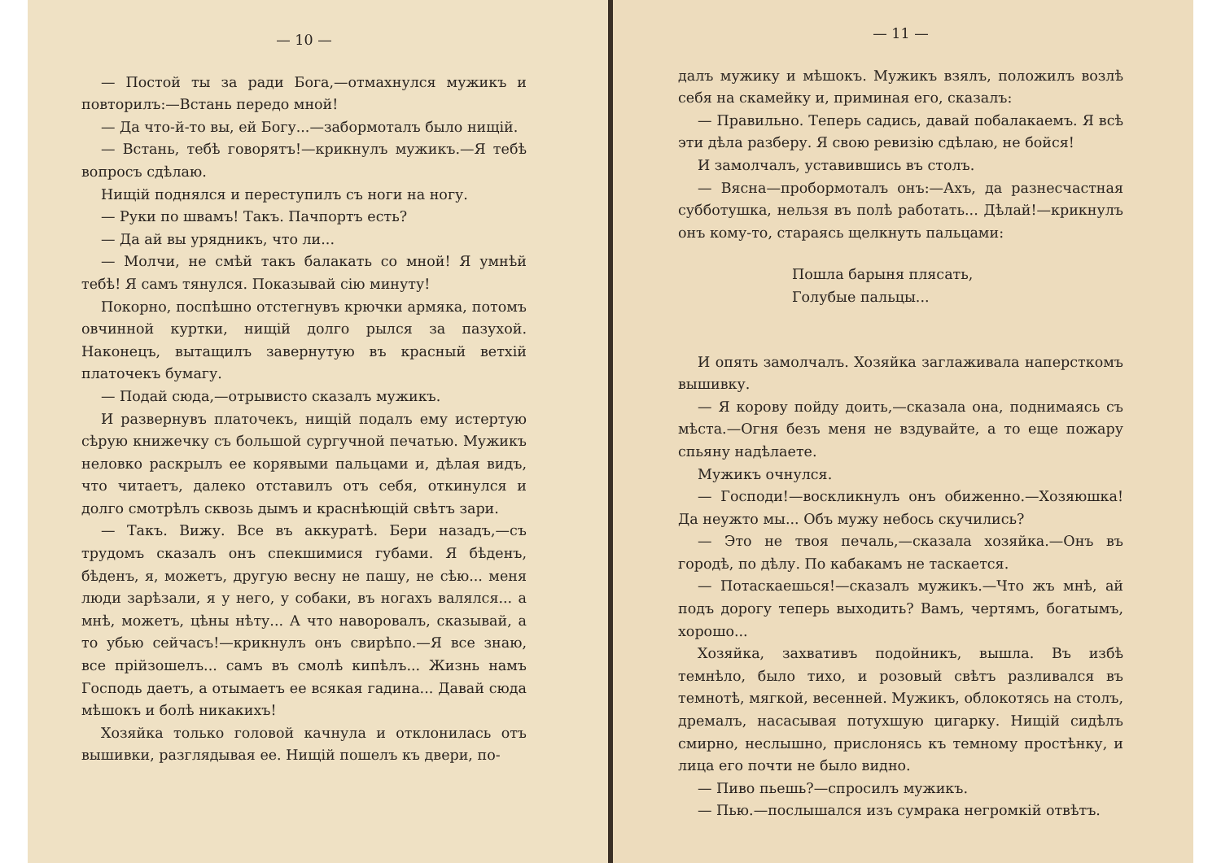— 10 —
— Постой ты за ради Бога,—отмахнулся мужикъ и повторилъ:—Встань передо мной!
— Да что-й-то вы, ей Богу...—забормоталъ было нищій.
— Встань, тебѣ говорятъ!—крикнулъ мужикъ.—Я тебѣ вопросъ сдѣлаю.
Нищій поднялся и переступилъ съ ноги на ногу.
— Руки по швамъ! Такъ. Пачпортъ есть?
— Да ай вы урядникъ, что ли...
— Молчи, не смѣй такъ балакать со мной! Я умнѣй тебѣ! Я самъ тянулся. Показывай сію минуту!
Покорно, поспѣшно отстегнувъ крючки армяка, потомъ овчинной куртки, нищій долго рылся за пазухой. Наконецъ, вытащилъ завернутую въ красный ветхій платочекъ бумагу.
— Подай сюда,—отрывисто сказалъ мужикъ.
И развернувъ платочекъ, нищій подалъ ему истертую сѣрую книжечку съ большой сургучной печатью. Мужикъ неловко раскрылъ ее корявыми пальцами и, дѣлая видъ, что читаетъ, далеко отставилъ отъ себя, откинулся и долго смотрѣлъ сквозь дымъ и краснѣющій свѣтъ зари.
— Такъ. Вижу. Все въ аккуратѣ. Бери назадъ,—съ трудомъ сказалъ онъ спекшимися губами. Я бѣденъ, бѣденъ, я, можетъ, другую весну не пашу, не сѣю... меня люди зарѣзали, я у него, у собаки, въ ногахъ валялся... а мнѣ, можетъ, цѣны нѣту... А что наворовалъ, сказывай, а то убью сейчасъ!—крикнулъ онъ свирѣпо.—Я все знаю, все прійзошелъ... самъ въ смолѣ кипѣлъ... Жизнь намъ Господь даетъ, а отымаетъ ее всякая гадина... Давай сюда мѣшокъ и болѣ никакихъ!
Хозяйка только головой качнула и отклонилась отъ вышивки, разглядывая ее. Нищій пошелъ къ двери, по-
— 11 —
далъ мужику и мѣшокъ. Мужикъ взялъ, положилъ возлѣ себя на скамейку и, приминая его, сказалъ:
— Правильно. Теперь садись, давай побалакаемъ. Я всѣ эти дѣла разберу. Я свою ревизію сдѣлаю, не бойся!
И замолчалъ, уставившись въ столъ.
— Вясна—пробормоталъ онъ:—Ахъ, да разнесчастная субботушка, нельзя въ полѣ работать... Дѣлай!—крикнулъ онъ кому-то, стараясь щелкнуть пальцами:
Пошла барыня плясать,
Голубые пальцы...
И опять замолчалъ. Хозяйка заглаживала наперсткомъ вышивку.
— Я корову пойду доить,—сказала она, поднимаясь съ мѣста.—Огня безъ меня не вздувайте, а то еще пожару спьяну надѣлаете.
Мужикъ очнулся.
— Господи!—воскликнулъ онъ обиженно.—Хозяюшка! Да неужто мы... Объ мужу небось скучились?
— Это не твоя печаль,—сказала хозяйка.—Онъ въ городѣ, по дѣлу. По кабакамъ не таскается.
— Потаскаешься!—сказалъ мужикъ.—Что жъ мнѣ, ай подъ дорогу теперь выходить? Вамъ, чертямъ, богатымъ, хорошо...
Хозяйка, захвативъ подойникъ, вышла. Въ избѣ темнѣло, было тихо, и розовый свѣтъ разливался въ темнотѣ, мягкой, весенней. Мужикъ, облокотясь на столъ, дремалъ, насасывая потухшую цигарку. Нищій сидѣлъ смирно, неслышно, прислонясь къ темному простѣнку, и лица его почти не было видно.
— Пиво пьешь?—спросилъ мужикъ.
— Пью.—послышался изъ сумрака негромкій отвѣтъ.